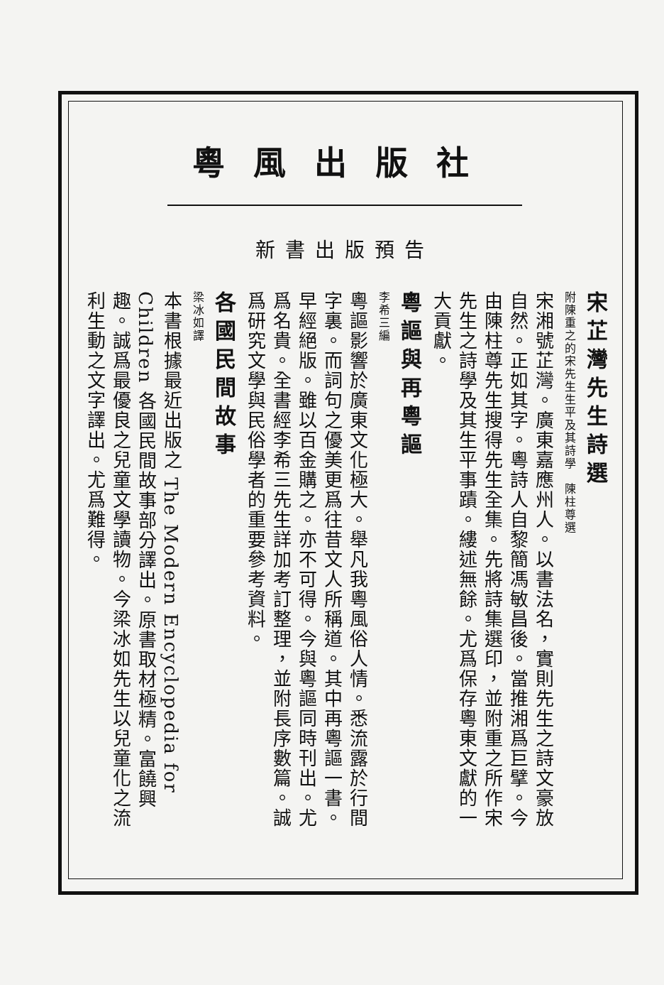粵風出版社
新書出版預告
宋芷灣先生詩選
附陳重之的宋先生生平及其詩學　陳柱尊選
宋湘號芷灣。廣東嘉應州人。以書法名，實則先生之詩文豪放自然。正如其字。粵詩人自黎簡馮敏昌後。當推湘爲巨擘。今由陳柱尊先生搜得先生全集。先將詩集選印，並附重之所作宋先生之詩學及其生平事蹟。縷述無餘。尤爲保存粵東文獻的一大貢獻。
粵謳與再粵謳
李希三編
粵謳影響於廣東文化極大。舉凡我粵風俗人情。悉流露於行間字裏。而詞句之優美更爲往昔文人所稱道。其中再粵謳一書。早經絕版。雖以百金購之。亦不可得。今與粵謳同時刊出。尤爲名貴。全書經李希三先生詳加考訂整理，並附長序數篇。誠爲研究文學與民俗學者的重要參考資料。
各國民間故事
梁冰如譯
本書根據最近出版之 The Modern Encyclopedia for Children 各國民間故事部分譯出。原書取材極精。富饒興趣。誠爲最優良之兒童文學讀物。今梁冰如先生以兒童化之流利生動之文字譯出。尤爲難得。